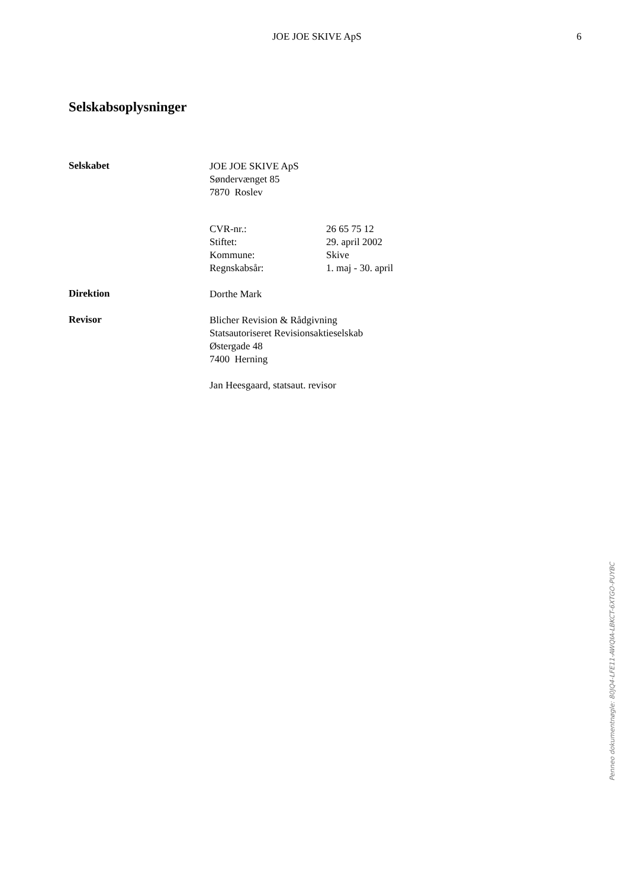JOE JOE SKIVE ApS 6
Selskabsoplysninger
Selskabet
JOE JOE SKIVE ApS
Søndervænget 85
7870 Roslev
CVR-nr.: 26 65 75 12 Stiftet: 29. april 2002 Kommune: Skive Regnskabsår: 1. maj - 30. april
Direktion
Dorthe Mark
Revisor
Blicher Revision & Rådgivning
Statsautoriseret Revisionsaktieselskab
Østergade 48
7400 Herning
Jan Heesgaard, statsaut. revisor
Penneo dokumentnøgle: 80JQ4-LFE11-AWQIA-LBKCT-6XTGO-PUYBC